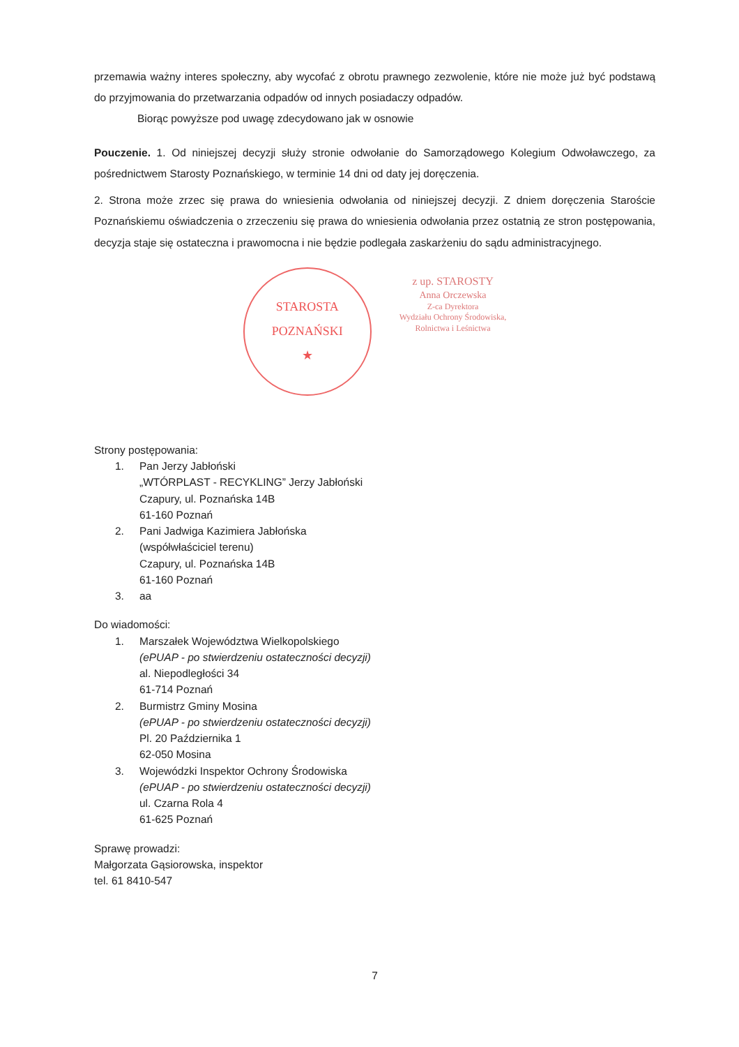przemawia ważny interes społeczny, aby wycofać z obrotu prawnego zezwolenie, które nie może już być podstawą do przyjmowania do przetwarzania odpadów od innych posiadaczy odpadów.
Biorąc powyższe pod uwagę zdecydowano jak w osnowie
Pouczenie. 1. Od niniejszej decyzji służy stronie odwołanie do Samorządowego Kolegium Odwoławczego, za pośrednictwem Starosty Poznańskiego, w terminie 14 dni od daty jej doręczenia.
2. Strona może zrzec się prawa do wniesienia odwołania od niniejszej decyzji. Z dniem doręczenia Staroście Poznańskiemu oświadczenia o zrzeczeniu się prawa do wniesienia odwołania przez ostatnią ze stron postępowania, decyzja staje się ostateczna i prawomocna i nie będzie podlegała zaskarżeniu do sądu administracyjnego.
STAROSTA POZNAŃSKI
★
z up. STAROSTY
Anna Orczewska
Z-ca Dyrektora
Wydziału Ochrony Środowiska,
Rolnictwa i Leśnictwa
Strony postępowania:
1. Pan Jerzy Jabłoński
„WTÓRPLAST - RECYKLING” Jerzy Jabłoński
Czapury, ul. Poznańska 14B
61-160 Poznań
2. Pani Jadwiga Kazimiera Jabłońska
(współwłaściciel terenu)
Czapury, ul. Poznańska 14B
61-160 Poznań
3. aa
Do wiadomości:
1. Marszałek Województwa Wielkopolskiego
(ePUAP - po stwierdzeniu ostateczności decyzji)
al. Niepodległości 34
61-714 Poznań
2. Burmistrz Gminy Mosina
(ePUAP - po stwierdzeniu ostateczności decyzji)
Pl. 20 Października 1
62-050 Mosina
3. Wojewódzki Inspektor Ochrony Środowiska
(ePUAP - po stwierdzeniu ostateczności decyzji)
ul. Czarna Rola 4
61-625 Poznań
Sprawę prowadzi:
Małgorzata Gąsiorowska, inspektor
tel. 61 8410-547
7